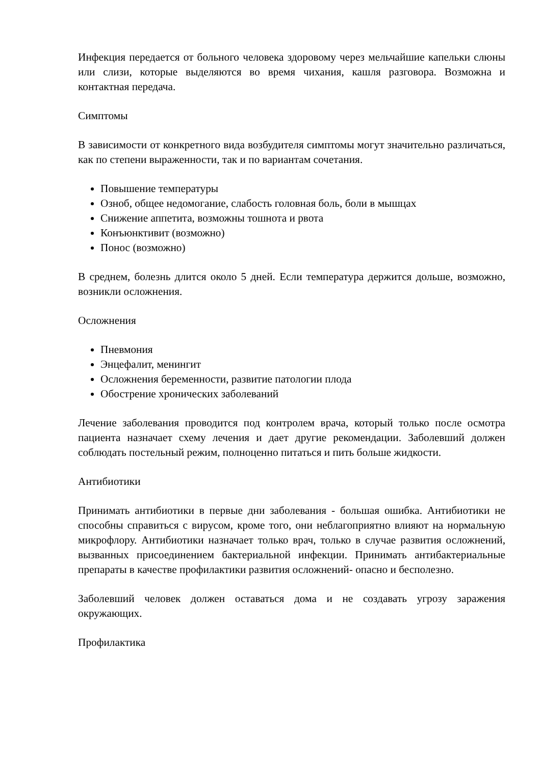Инфекция передается от больного человека здоровому через мельчайшие капельки слюны или слизи, которые выделяются во время чихания, кашля разговора. Возможна и контактная передача.
Симптомы
В зависимости от конкретного вида возбудителя симптомы могут значительно различаться, как по степени выраженности, так и по вариантам сочетания.
Повышение температуры
Озноб, общее недомогание, слабость головная боль, боли в мышцах
Снижение аппетита, возможны тошнота и рвота
Конъюнктивит (возможно)
Понос (возможно)
В среднем, болезнь длится около 5 дней. Если температура держится дольше, возможно, возникли осложнения.
Осложнения
Пневмония
Энцефалит, менингит
Осложнения беременности, развитие патологии плода
Обострение хронических заболеваний
Лечение заболевания проводится под контролем врача, который только после осмотра пациента назначает схему лечения и дает другие рекомендации. Заболевший должен соблюдать постельный режим, полноценно питаться и пить больше жидкости.
Антибиотики
Принимать антибиотики в первые дни заболевания - большая ошибка. Антибиотики не способны справиться с вирусом, кроме того, они неблагоприятно влияют на нормальную микрофлору. Антибиотики назначает только врач, только в случае развития осложнений, вызванных присоединением бактериальной инфекции. Принимать антибактериальные препараты в качестве профилактики развития осложнений- опасно и бесполезно.
Заболевший человек должен оставаться дома и не создавать угрозу заражения окружающих.
Профилактика